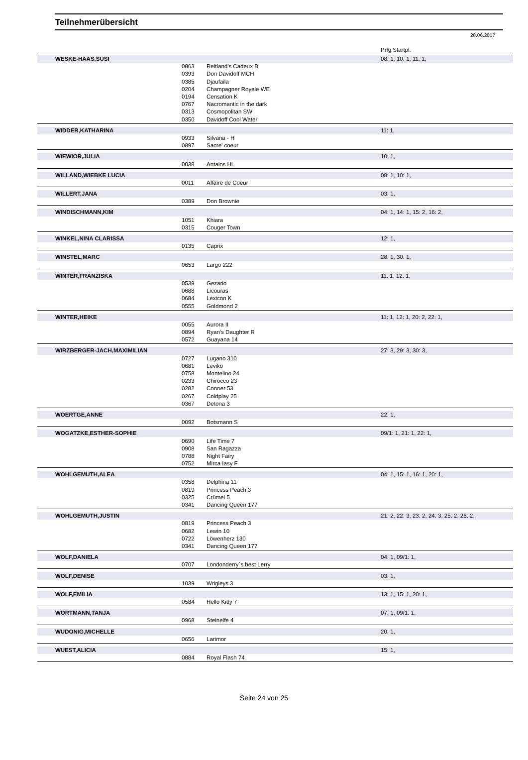Teilnehmerübersicht
28.06.2017
Prfg:Startpl.
| WESKE-HAAS,SUSI | | | 08: 1, 10: 1, 11: 1, |
| | 0863 | Reitland's Cadeux B | |
| | 0393 | Don Davidoff MCH | |
| | 0385 | Djaufaila | |
| | 0204 | Champagner Royale WE | |
| | 0194 | Censation K | |
| | 0767 | Nacromantic in the dark | |
| | 0313 | Cosmopolitan SW | |
| | 0350 | Davidoff Cool Water | |
| WIDDER,KATHARINA | | | 11: 1, |
| | 0933 | Silvana - H | |
| | 0897 | Sacre' coeur | |
| WIEWIOR,JULIA | | | 10: 1, |
| | 0038 | Antaios HL | |
| WILLAND,WIEBKE LUCIA | | | 08: 1, 10: 1, |
| | 0011 | Affaire de Coeur | |
| WILLERT,JANA | | | 03: 1, |
| | 0389 | Don Brownie | |
| WINDISCHMANN,KIM | | | 04: 1, 14: 1, 15: 2, 16: 2, |
| | 1051 | Khiara | |
| | 0315 | Couger Town | |
| WINKEL,NINA CLARISSA | | | 12: 1, |
| | 0135 | Caprix | |
| WINSTEL,MARC | | | 28: 1, 30: 1, |
| | 0653 | Largo 222 | |
| WINTER,FRANZISKA | | | 11: 1, 12: 1, |
| | 0539 | Gezario | |
| | 0688 | Licouras | |
| | 0684 | Lexicon K | |
| | 0555 | Goldmond 2 | |
| WINTER,HEIKE | | | 11: 1, 12: 1, 20: 2, 22: 1, |
| | 0055 | Aurora II | |
| | 0894 | Ryan's Daughter R | |
| | 0572 | Guayana 14 | |
| WIRZBERGER-JACH,MAXIMILIAN | | | 27: 3, 29: 3, 30: 3, |
| | 0727 | Lugano 310 | |
| | 0681 | Leviko | |
| | 0758 | Montelino 24 | |
| | 0233 | Chirocco 23 | |
| | 0282 | Conner 53 | |
| | 0267 | Coldplay 25 | |
| | 0367 | Detona 3 | |
| WOERTGE,ANNE | | | 22: 1, |
| | 0092 | Botsmann S | |
| WOGATZKE,ESTHER-SOPHIE | | | 09/1: 1, 21: 1, 22: 1, |
| | 0690 | Life Time 7 | |
| | 0908 | San Ragazza | |
| | 0788 | Night Fairy | |
| | 0752 | Mirca Iasy F | |
| WOHLGEMUTH,ALEA | | | 04: 1, 15: 1, 16: 1, 20: 1, |
| | 0358 | Delphina 11 | |
| | 0819 | Princess Peach 3 | |
| | 0325 | Crümel 5 | |
| | 0341 | Dancing Queen 177 | |
| WOHLGEMUTH,JUSTIN | | | 21: 2, 22: 3, 23: 2, 24: 3, 25: 2, 26: 2, |
| | 0819 | Princess Peach 3 | |
| | 0682 | Lewin 10 | |
| | 0722 | Löwenherz 130 | |
| | 0341 | Dancing Queen 177 | |
| WOLF,DANIELA | | | 04: 1, 09/1: 1, |
| | 0707 | Londonderry`s best Lerry | |
| WOLF,DENISE | | | 03: 1, |
| | 1039 | Wrigleys 3 | |
| WOLF,EMILIA | | | 13: 1, 15: 1, 20: 1, |
| | 0584 | Hello Kitty 7 | |
| WORTMANN,TANJA | | | 07: 1, 09/1: 1, |
| | 0968 | Steinelfe 4 | |
| WUDONIG,MICHELLE | | | 20: 1, |
| | 0656 | Larimor | |
| WUEST,ALICIA | | | 15: 1, |
| | 0884 | Royal Flash 74 | |
Seite 24 von 25